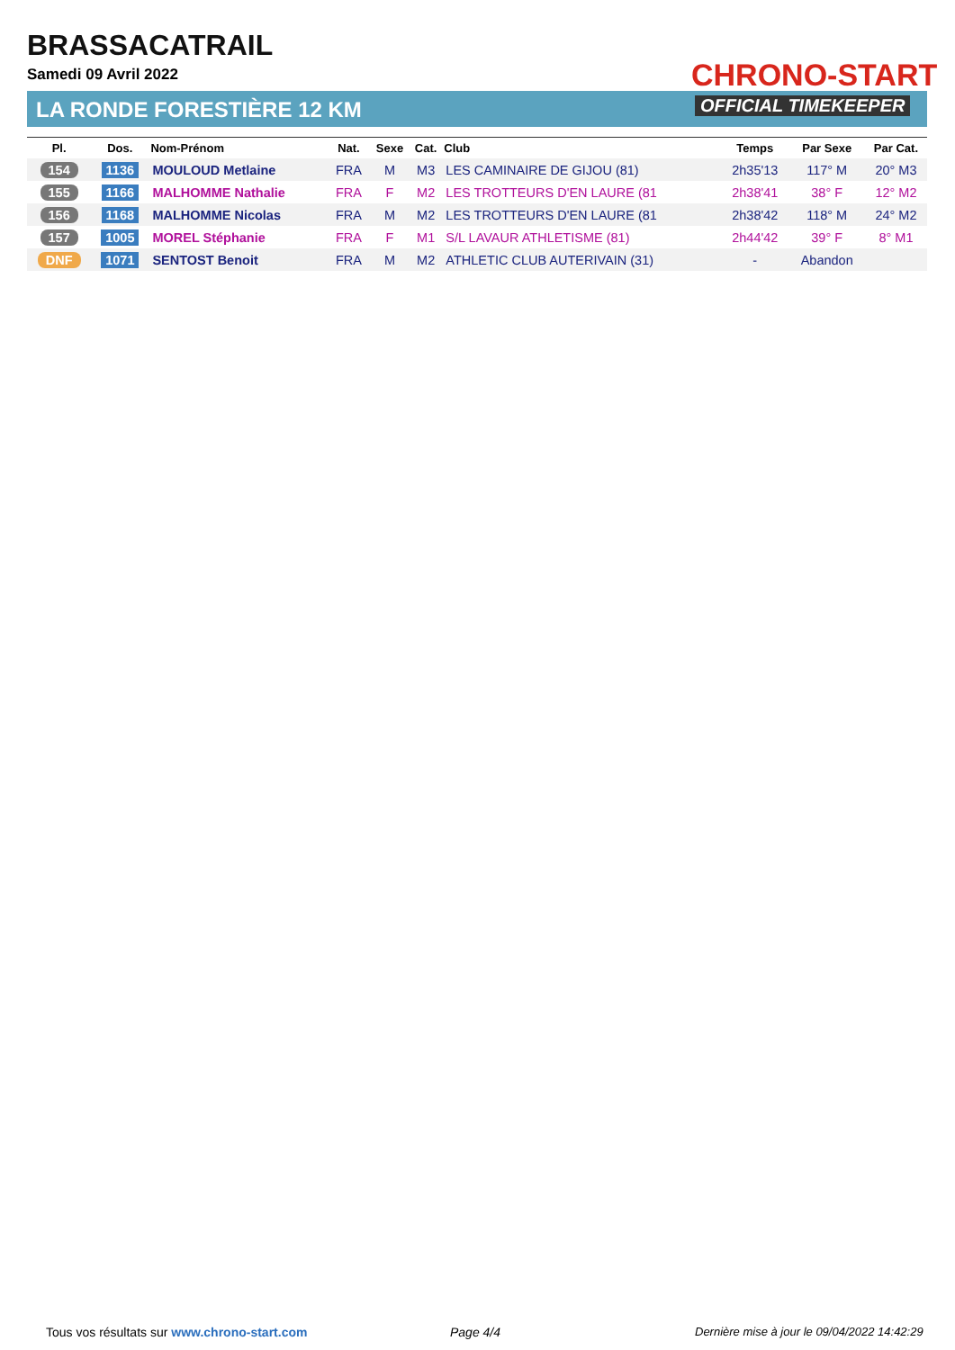BRASSACATRAIL
Samedi 09 Avril 2022
LA RONDE FORESTIÈRE 12 KM
CHRONO-START
OFFICIAL TIMEKEEPER
| Pl. | Dos. | Nom-Prénom | Nat. | Sexe | Cat. | Club | Temps | Par Sexe | Par Cat. |
| --- | --- | --- | --- | --- | --- | --- | --- | --- | --- |
| 154 | 1136 | MOULOUD Metlaine | FRA | M | M3 | LES CAMINAIRE DE GIJOU (81) | 2h35'13 | 117° M | 20° M3 |
| 155 | 1166 | MALHOMME Nathalie | FRA | F | M2 | LES TROTTEURS D'EN LAURE (81 | 2h38'41 | 38° F | 12° M2 |
| 156 | 1168 | MALHOMME Nicolas | FRA | M | M2 | LES TROTTEURS D'EN LAURE (81 | 2h38'42 | 118° M | 24° M2 |
| 157 | 1005 | MOREL Stéphanie | FRA | F | M1 | S/L LAVAUR ATHLETISME (81) | 2h44'42 | 39° F | 8° M1 |
| DNF | 1071 | SENTOST Benoit | FRA | M | M2 | ATHLETIC CLUB AUTERIVAIN (31) | - | Abandon | |
Tous vos résultats sur www.chrono-start.com
Page 4/4
Dernière mise à jour le 09/04/2022 14:42:29